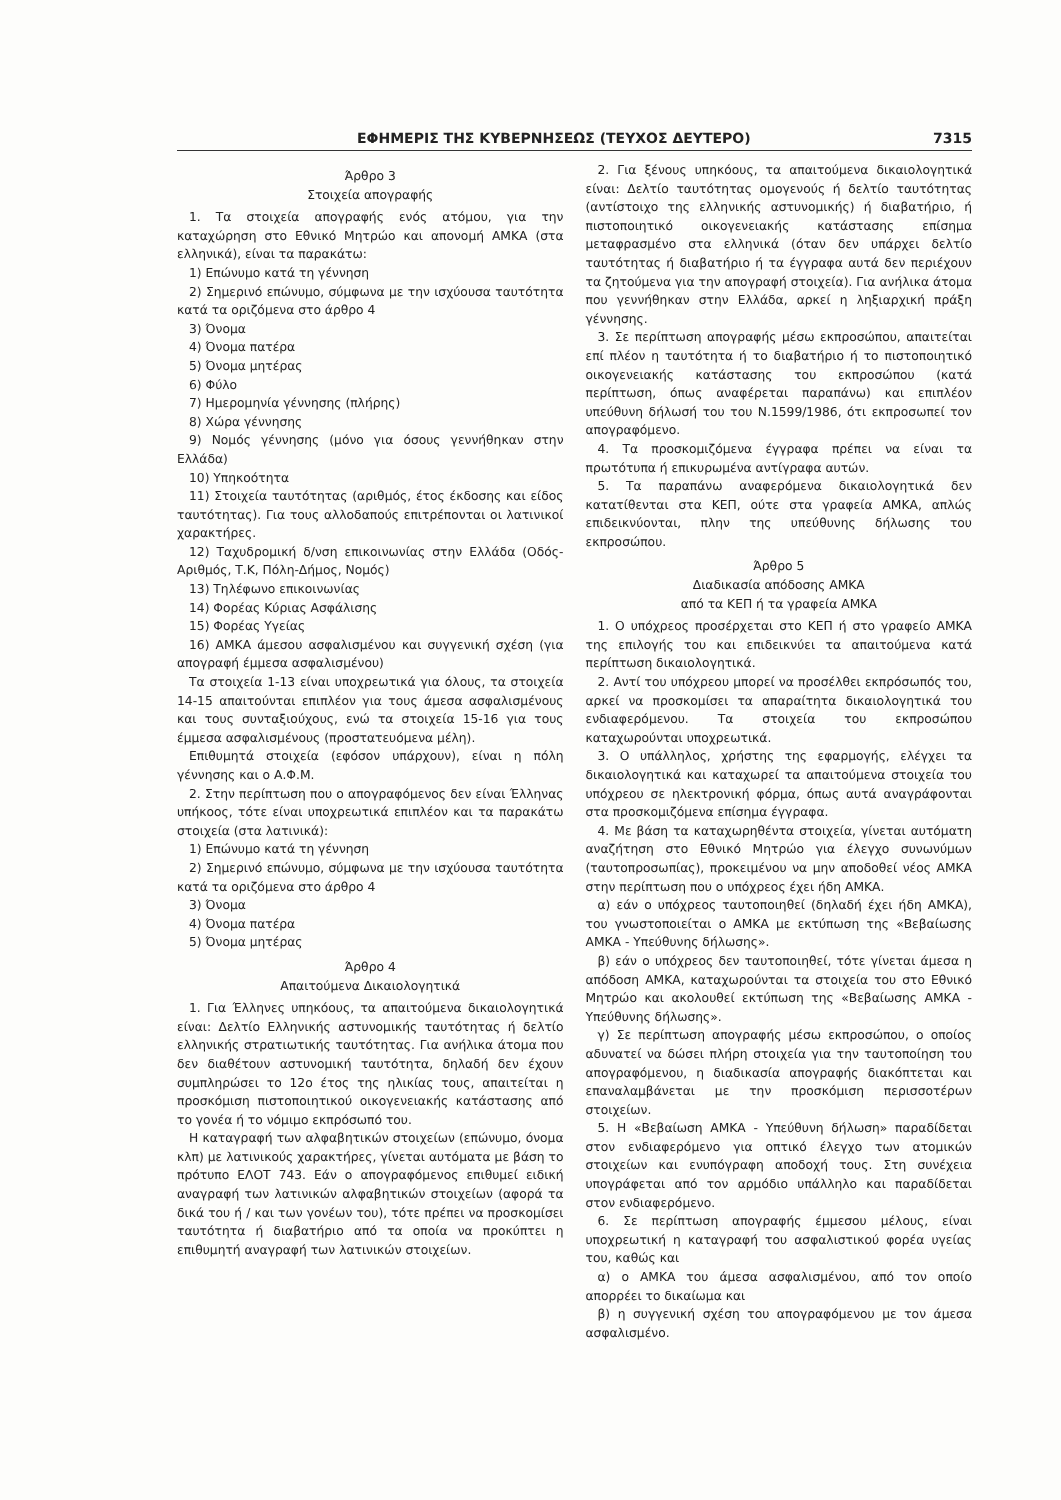ΕΦΗΜΕΡΙΣ ΤΗΣ ΚΥΒΕΡΝΗΣΕΩΣ (ΤΕΥΧΟΣ ΔΕΥΤΕΡΟ) 7315
Άρθρο 3
Στοιχεία απογραφής
1. Τα στοιχεία απογραφής ενός ατόμου, για την καταχώρηση στο Εθνικό Μητρώο και απονομή ΑΜΚΑ (στα ελληνικά), είναι τα παρακάτω:
1) Επώνυμο κατά τη γέννηση
2) Σημερινό επώνυμο, σύμφωνα με την ισχύουσα ταυτότητα κατά τα οριζόμενα στο άρθρο 4
3) Όνομα
4) Όνομα πατέρα
5) Όνομα μητέρας
6) Φύλο
7) Ημερομηνία γέννησης (πλήρης)
8) Χώρα γέννησης
9) Νομός γέννησης (μόνο για όσους γεννήθηκαν στην Ελλάδα)
10) Υπηκοότητα
11) Στοιχεία ταυτότητας (αριθμός, έτος έκδοσης και είδος ταυτότητας). Για τους αλλοδαπούς επιτρέπονται οι λατινικοί χαρακτήρες.
12) Ταχυδρομική δ/νση επικοινωνίας στην Ελλάδα (Οδός-Αριθμός, Τ.Κ, Πόλη-Δήμος, Νομός)
13) Τηλέφωνο επικοινωνίας
14) Φορέας Κύριας Ασφάλισης
15) Φορέας Υγείας
16) ΑΜΚΑ άμεσου ασφαλισμένου και συγγενική σχέση (για απογραφή έμμεσα ασφαλισμένου)
Τα στοιχεία 1-13 είναι υποχρεωτικά για όλους, τα στοιχεία 14-15 απαιτούνται επιπλέον για τους άμεσα ασφαλισμένους και τους συνταξιούχους, ενώ τα στοιχεία 15-16 για τους έμμεσα ασφαλισμένους (προστατευόμενα μέλη).
Επιθυμητά στοιχεία (εφόσον υπάρχουν), είναι η πόλη γέννησης και ο Α.Φ.Μ.
2. Στην περίπτωση που ο απογραφόμενος δεν είναι Έλληνας υπήκοος, τότε είναι υποχρεωτικά επιπλέον και τα παρακάτω στοιχεία (στα λατινικά):
1) Επώνυμο κατά τη γέννηση
2) Σημερινό επώνυμο, σύμφωνα με την ισχύουσα ταυτότητα κατά τα οριζόμενα στο άρθρο 4
3) Όνομα
4) Όνομα πατέρα
5) Όνομα μητέρας
Άρθρο 4
Απαιτούμενα Δικαιολογητικά
1. Για Έλληνες υπηκόους, τα απαιτούμενα δικαιολογητικά είναι: Δελτίο Ελληνικής αστυνομικής ταυτότητας ή δελτίο ελληνικής στρατιωτικής ταυτότητας. Για ανήλικα άτομα που δεν διαθέτουν αστυνομική ταυτότητα, δηλαδή δεν έχουν συμπληρώσει το 12ο έτος της ηλικίας τους, απαιτείται η προσκόμιση πιστοποιητικού οικογενειακής κατάστασης από το γονέα ή το νόμιμο εκπρόσωπό του.
Η καταγραφή των αλφαβητικών στοιχείων (επώνυμο, όνομα κλπ) με λατινικούς χαρακτήρες, γίνεται αυτόματα με βάση το πρότυπο ΕΛΟΤ 743. Εάν ο απογραφόμενος επιθυμεί ειδική αναγραφή των λατινικών αλφαβητικών στοιχείων (αφορά τα δικά του ή / και των γονέων του), τότε πρέπει να προσκομίσει ταυτότητα ή διαβατήριο από τα οποία να προκύπτει η επιθυμητή αναγραφή των λατινικών στοιχείων.
2. Για ξένους υπηκόους, τα απαιτούμενα δικαιολογητικά είναι: Δελτίο ταυτότητας ομογενούς ή δελτίο ταυτότητας (αντίστοιχο της ελληνικής αστυνομικής) ή διαβατήριο, ή πιστοποιητικό οικογενειακής κατάστασης επίσημα μεταφρασμένο στα ελληνικά (όταν δεν υπάρχει δελτίο ταυτότητας ή διαβατήριο ή τα έγγραφα αυτά δεν περιέχουν τα ζητούμενα για την απογραφή στοιχεία). Για ανήλικα άτομα που γεννήθηκαν στην Ελλάδα, αρκεί η ληξιαρχική πράξη γέννησης.
3. Σε περίπτωση απογραφής μέσω εκπροσώπου, απαιτείται επί πλέον η ταυτότητα ή το διαβατήριο ή το πιστοποιητικό οικογενειακής κατάστασης του εκπροσώπου (κατά περίπτωση, όπως αναφέρεται παραπάνω) και επιπλέον υπεύθυνη δήλωσή του του Ν.1599/1986, ότι εκπροσωπεί τον απογραφόμενο.
4. Τα προσκομιζόμενα έγγραφα πρέπει να είναι τα πρωτότυπα ή επικυρωμένα αντίγραφα αυτών.
5. Τα παραπάνω αναφερόμενα δικαιολογητικά δεν κατατίθενται στα ΚΕΠ, ούτε στα γραφεία ΑΜΚΑ, απλώς επιδεικνύονται, πλην της υπεύθυνης δήλωσης του εκπροσώπου.
Άρθρο 5
Διαδικασία απόδοσης ΑΜΚΑ
από τα ΚΕΠ ή τα γραφεία ΑΜΚΑ
1. Ο υπόχρεος προσέρχεται στο ΚΕΠ ή στο γραφείο ΑΜΚΑ της επιλογής του και επιδεικνύει τα απαιτούμενα κατά περίπτωση δικαιολογητικά.
2. Αντί του υπόχρεου μπορεί να προσέλθει εκπρόσωπός του, αρκεί να προσκομίσει τα απαραίτητα δικαιολογητικά του ενδιαφερόμενου. Τα στοιχεία του εκπροσώπου καταχωρούνται υποχρεωτικά.
3. Ο υπάλληλος, χρήστης της εφαρμογής, ελέγχει τα δικαιολογητικά και καταχωρεί τα απαιτούμενα στοιχεία του υπόχρεου σε ηλεκτρονική φόρμα, όπως αυτά αναγράφονται στα προσκομιζόμενα επίσημα έγγραφα.
4. Με βάση τα καταχωρηθέντα στοιχεία, γίνεται αυτόματη αναζήτηση στο Εθνικό Μητρώο για έλεγχο συνωνύμων (ταυτοπροσωπίας), προκειμένου να μην αποδοθεί νέος ΑΜΚΑ στην περίπτωση που ο υπόχρεος έχει ήδη ΑΜΚΑ.
α) εάν ο υπόχρεος ταυτοποιηθεί (δηλαδή έχει ήδη ΑΜΚΑ), του γνωστοποιείται ο ΑΜΚΑ με εκτύπωση της «Βεβαίωσης ΑΜΚΑ - Υπεύθυνης δήλωσης».
β) εάν ο υπόχρεος δεν ταυτοποιηθεί, τότε γίνεται άμεσα η απόδοση ΑΜΚΑ, καταχωρούνται τα στοιχεία του στο Εθνικό Μητρώο και ακολουθεί εκτύπωση της «Βεβαίωσης ΑΜΚΑ - Υπεύθυνης δήλωσης».
γ) Σε περίπτωση απογραφής μέσω εκπροσώπου, ο οποίος αδυνατεί να δώσει πλήρη στοιχεία για την ταυτοποίηση του απογραφόμενου, η διαδικασία απογραφής διακόπτεται και επαναλαμβάνεται με την προσκόμιση περισσοτέρων στοιχείων.
5. Η «Βεβαίωση ΑΜΚΑ - Υπεύθυνη δήλωση» παραδίδεται στον ενδιαφερόμενο για οπτικό έλεγχο των ατομικών στοιχείων και ενυπόγραφη αποδοχή τους. Στη συνέχεια υπογράφεται από τον αρμόδιο υπάλληλο και παραδίδεται στον ενδιαφερόμενο.
6. Σε περίπτωση απογραφής έμμεσου μέλους, είναι υποχρεωτική η καταγραφή του ασφαλιστικού φορέα υγείας του, καθώς και
α) ο ΑΜΚΑ του άμεσα ασφαλισμένου, από τον οποίο απορρέει το δικαίωμα και
β) η συγγενική σχέση του απογραφόμενου με τον άμεσα ασφαλισμένο.